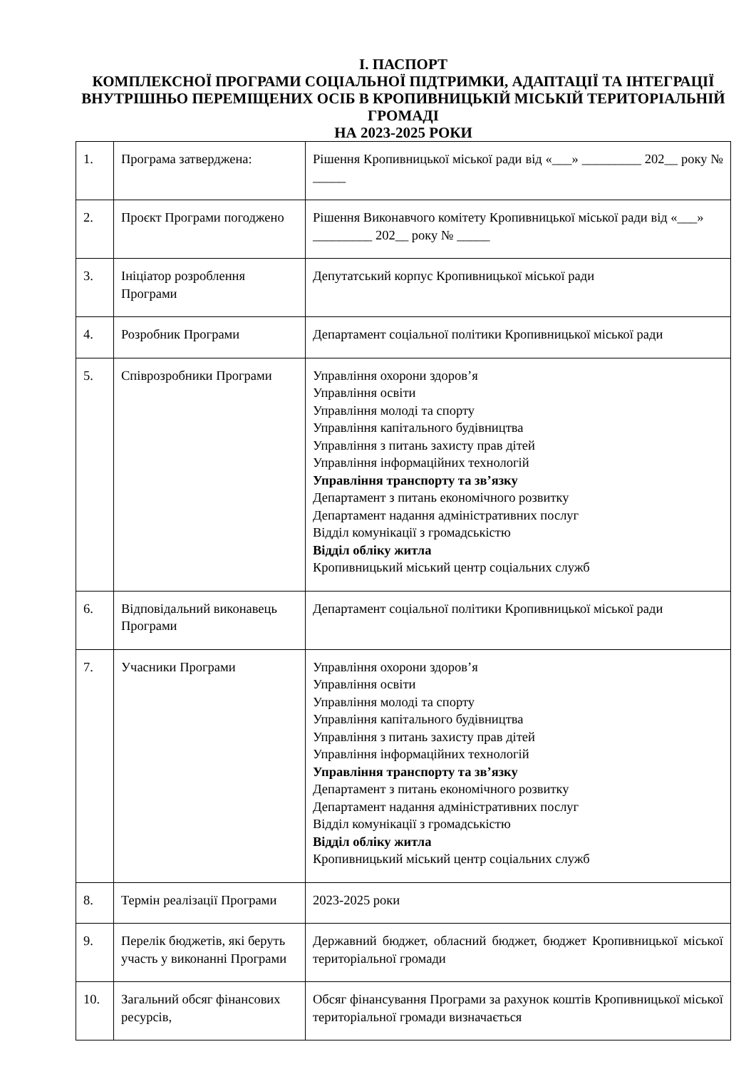І. ПАСПОРТ
КОМПЛЕКСНОЇ ПРОГРАМИ СОЦІАЛЬНОЇ ПІДТРИМКИ, АДАПТАЦІЇ ТА ІНТЕГРАЦІЇ ВНУТРІШНЬО ПЕРЕМІЩЕНИХ ОСІБ В КРОПИВНИЦЬКІЙ МІСЬКІЙ ТЕРИТОРІАЛЬНІЙ ГРОМАДІ
НА 2023-2025 РОКИ
| 1. | Програма затверджена: | Рішення Кропивницької міської ради від «___» _________ 202__ року № _____ |
| 2. | Проєкт Програми погоджено | Рішення Виконавчого комітету Кропивницької міської ради від «___» _________ 202__ року № _____ |
| 3. | Ініціатор розроблення Програми | Депутатський корпус Кропивницької міської ради |
| 4. | Розробник Програми | Департамент соціальної політики Кропивницької міської ради |
| 5. | Співрозробники Програми | Управління охорони здоров’я Управління освіти Управління молоді та спорту Управління капітального будівництва Управління з питань захисту прав дітей Управління інформаційних технологій Управління транспорту та зв’язку Департамент з питань економічного розвитку Департамент надання адміністративних послуг Відділ комунікації з громадськістю Відділ обліку житла Кропивницький міський центр соціальних служб |
| 6. | Відповідальний виконавець Програми | Департамент соціальної політики Кропивницької міської ради |
| 7. | Учасники Програми | Управління охорони здоров’я Управління освіти Управління молоді та спорту Управління капітального будівництва Управління з питань захисту прав дітей Управління інформаційних технологій Управління транспорту та зв’язку Департамент з питань економічного розвитку Департамент надання адміністративних послуг Відділ комунікації з громадськістю Відділ обліку житла Кропивницький міський центр соціальних служб |
| 8. | Термін реалізації Програми | 2023-2025 роки |
| 9. | Перелік бюджетів, які беруть участь у виконанні Програми | Державний бюджет, обласний бюджет, бюджет Кропивницької міської територіальної громади |
| 10. | Загальний обсяг фінансових ресурсів, | Обсяг фінансування Програми за рахунок коштів Кропивницької міської територіальної громади визначається |